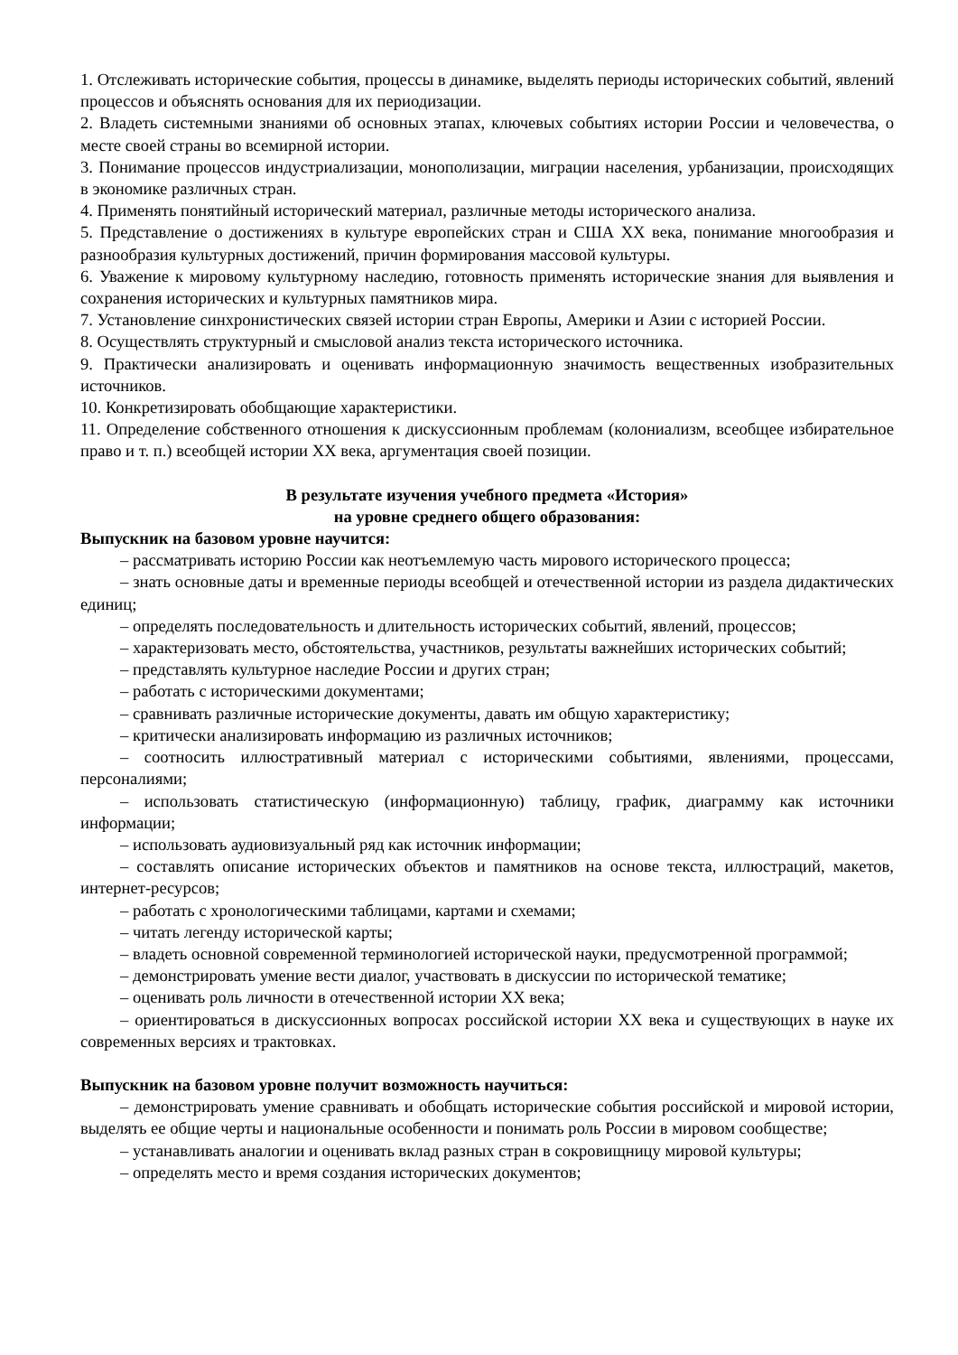1. Отслеживать исторические события, процессы в динамике, выделять периоды исторических событий, явлений процессов и объяснять основания для их периодизации.
2. Владеть системными знаниями об основных этапах, ключевых событиях истории России и человечества, о месте своей страны во всемирной истории.
3. Понимание процессов индустриализации, монополизации, миграции населения, урбанизации, происходящих в экономике различных стран.
4. Применять понятийный исторический материал, различные методы исторического анализа.
5. Представление о достижениях в культуре европейских стран и США XX века, понимание многообразия и разнообразия культурных достижений, причин формирования массовой культуры.
6. Уважение к мировому культурному наследию, готовность применять исторические знания для выявления и сохранения исторических и культурных памятников мира.
7. Установление синхронистических связей истории стран Европы, Америки и Азии с историей России.
8. Осуществлять структурный и смысловой анализ текста исторического источника.
9. Практически анализировать и оценивать информационную значимость вещественных изобразительных источников.
10. Конкретизировать обобщающие характеристики.
11. Определение собственного отношения к дискуссионным проблемам (колониализм, всеобщее избирательное право и т. п.) всеобщей истории XX века, аргументация своей позиции.
В результате изучения учебного предмета «История»
на уровне среднего общего образования:
Выпускник на базовом уровне научится:
– рассматривать историю России как неотъемлемую часть мирового исторического процесса;
– знать основные даты и временные периоды всеобщей и отечественной истории из раздела дидактических единиц;
– определять последовательность и длительность исторических событий, явлений, процессов;
– характеризовать место, обстоятельства, участников, результаты важнейших исторических событий;
– представлять культурное наследие России и других стран;
– работать с историческими документами;
– сравнивать различные исторические документы, давать им общую характеристику;
– критически анализировать информацию из различных источников;
– соотносить иллюстративный материал с историческими событиями, явлениями, процессами, персоналиями;
– использовать статистическую (информационную) таблицу, график, диаграмму как источники информации;
– использовать аудиовизуальный ряд как источник информации;
– составлять описание исторических объектов и памятников на основе текста, иллюстраций, макетов, интернет-ресурсов;
– работать с хронологическими таблицами, картами и схемами;
– читать легенду исторической карты;
– владеть основной современной терминологией исторической науки, предусмотренной программой;
– демонстрировать умение вести диалог, участвовать в дискуссии по исторической тематике;
– оценивать роль личности в отечественной истории XX века;
– ориентироваться в дискуссионных вопросах российской истории XX века и существующих в науке их современных версиях и трактовках.
Выпускник на базовом уровне получит возможность научиться:
– демонстрировать умение сравнивать и обобщать исторические события российской и мировой истории, выделять ее общие черты и национальные особенности и понимать роль России в мировом сообществе;
– устанавливать аналогии и оценивать вклад разных стран в сокровищницу мировой культуры;
– определять место и время создания исторических документов;